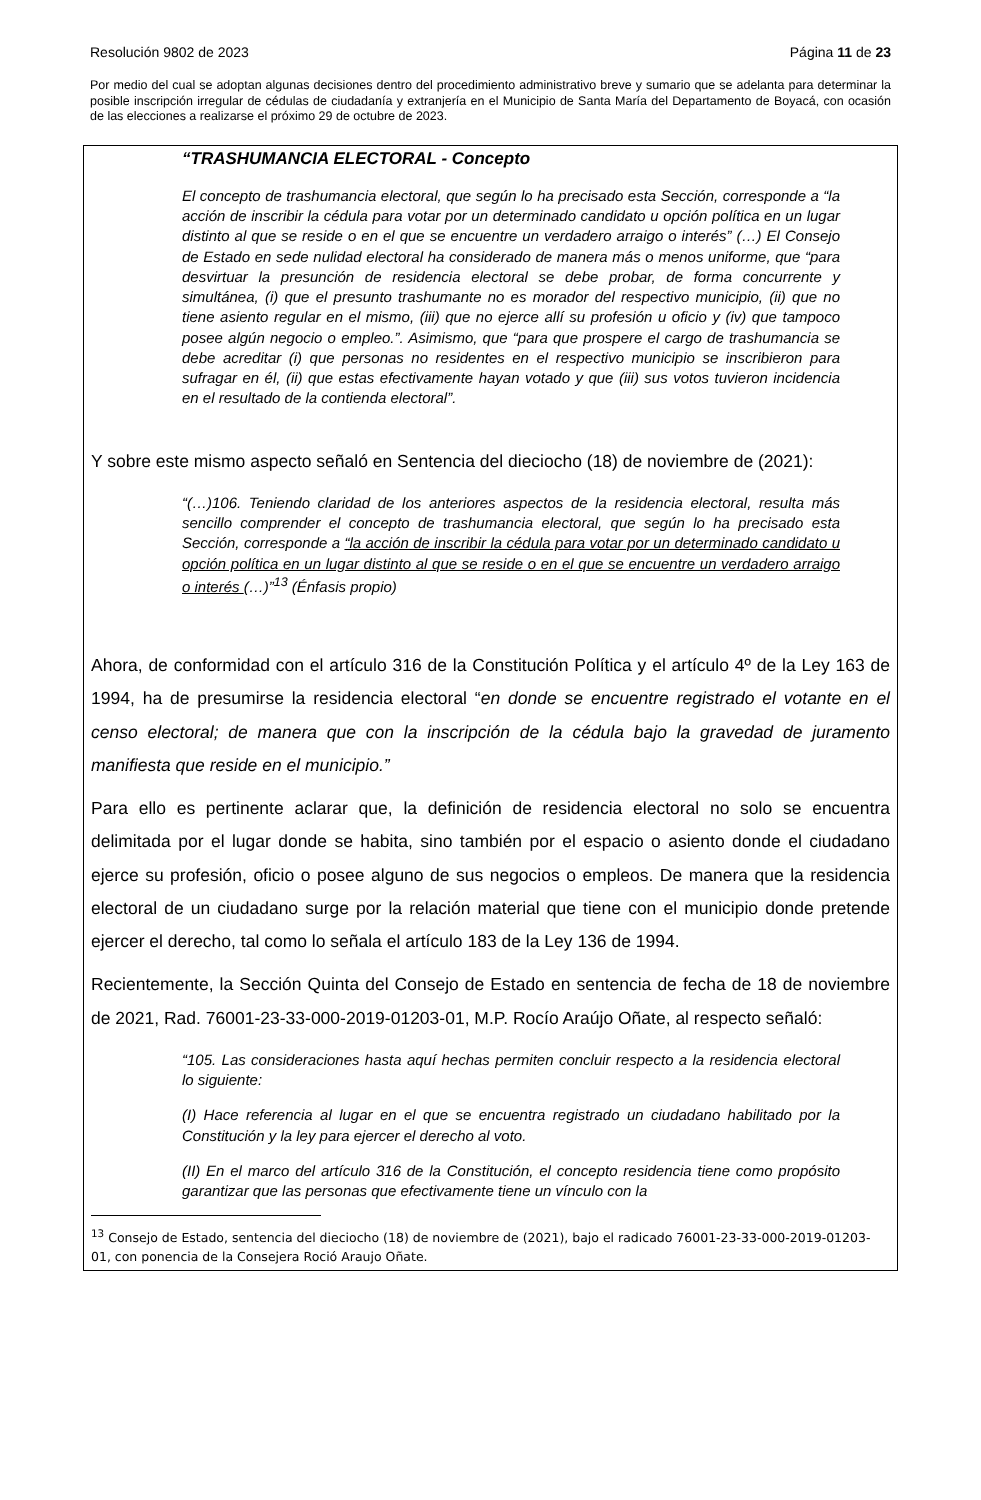Resolución 9802 de 2023 Página 11 de 23
Por medio del cual se adoptan algunas decisiones dentro del procedimiento administrativo breve y sumario que se adelanta para determinar la posible inscripción irregular de cédulas de ciudadanía y extranjería en el Municipio de Santa María del Departamento de Boyacá, con ocasión de las elecciones a realizarse el próximo 29 de octubre de 2023.
“TRASHUMANCIA ELECTORAL - Concepto
El concepto de trashumancia electoral, que según lo ha precisado esta Sección, corresponde a “la acción de inscribir la cédula para votar por un determinado candidato u opción política en un lugar distinto al que se reside o en el que se encuentre un verdadero arraigo o interés” (…) El Consejo de Estado en sede nulidad electoral ha considerado de manera más o menos uniforme, que “para desvirtuar la presunción de residencia electoral se debe probar, de forma concurrente y simultánea, (i) que el presunto trashumante no es morador del respectivo municipio, (ii) que no tiene asiento regular en el mismo, (iii) que no ejerce allí su profesión u oficio y (iv) que tampoco posee algún negocio o empleo.”. Asimismo, que “para que prospere el cargo de trashumancia se debe acreditar (i) que personas no residentes en el respectivo municipio se inscribieron para sufragar en él, (ii) que estas efectivamente hayan votado y que (iii) sus votos tuvieron incidencia en el resultado de la contienda electoral”.
Y sobre este mismo aspecto señaló en Sentencia del dieciocho (18) de noviembre de (2021):
“(…)106. Teniendo claridad de los anteriores aspectos de la residencia electoral, resulta más sencillo comprender el concepto de trashumancia electoral, que según lo ha precisado esta Sección, corresponde a “la acción de inscribir la cédula para votar por un determinado candidato u opción política en un lugar distinto al que se reside o en el que se encuentre un verdadero arraigo o interés (…)”<sup>13</sup> (Énfasis propio)
Ahora, de conformidad con el artículo 316 de la Constitución Política y el artículo 4º de la Ley 163 de 1994, ha de presumirse la residencia electoral “en donde se encuentre registrado el votante en el censo electoral; de manera que con la inscripción de la cédula bajo la gravedad de juramento manifiesta que reside en el municipio.”
Para ello es pertinente aclarar que, la definición de residencia electoral no solo se encuentra delimitada por el lugar donde se habita, sino también por el espacio o asiento donde el ciudadano ejerce su profesión, oficio o posee alguno de sus negocios o empleos. De manera que la residencia electoral de un ciudadano surge por la relación material que tiene con el municipio donde pretende ejercer el derecho, tal como lo señala el artículo 183 de la Ley 136 de 1994.
Recientemente, la Sección Quinta del Consejo de Estado en sentencia de fecha de 18 de noviembre de 2021, Rad. 76001-23-33-000-2019-01203-01, M.P. Rocío Araújo Oñate, al respecto señaló:
“105. Las consideraciones hasta aquí hechas permiten concluir respecto a la residencia electoral lo siguiente:
(I) Hace referencia al lugar en el que se encuentra registrado un ciudadano habilitado por la Constitución y la ley para ejercer el derecho al voto.
(II) En el marco del artículo 316 de la Constitución, el concepto residencia tiene como propósito garantizar que las personas que efectivamente tiene un vínculo con la
<sup>13</sup> Consejo de Estado, sentencia del dieciocho (18) de noviembre de (2021), bajo el radicado 76001-23-33-000-2019-01203-01, con ponencia de la Consejera Roció Araujo Oñate.